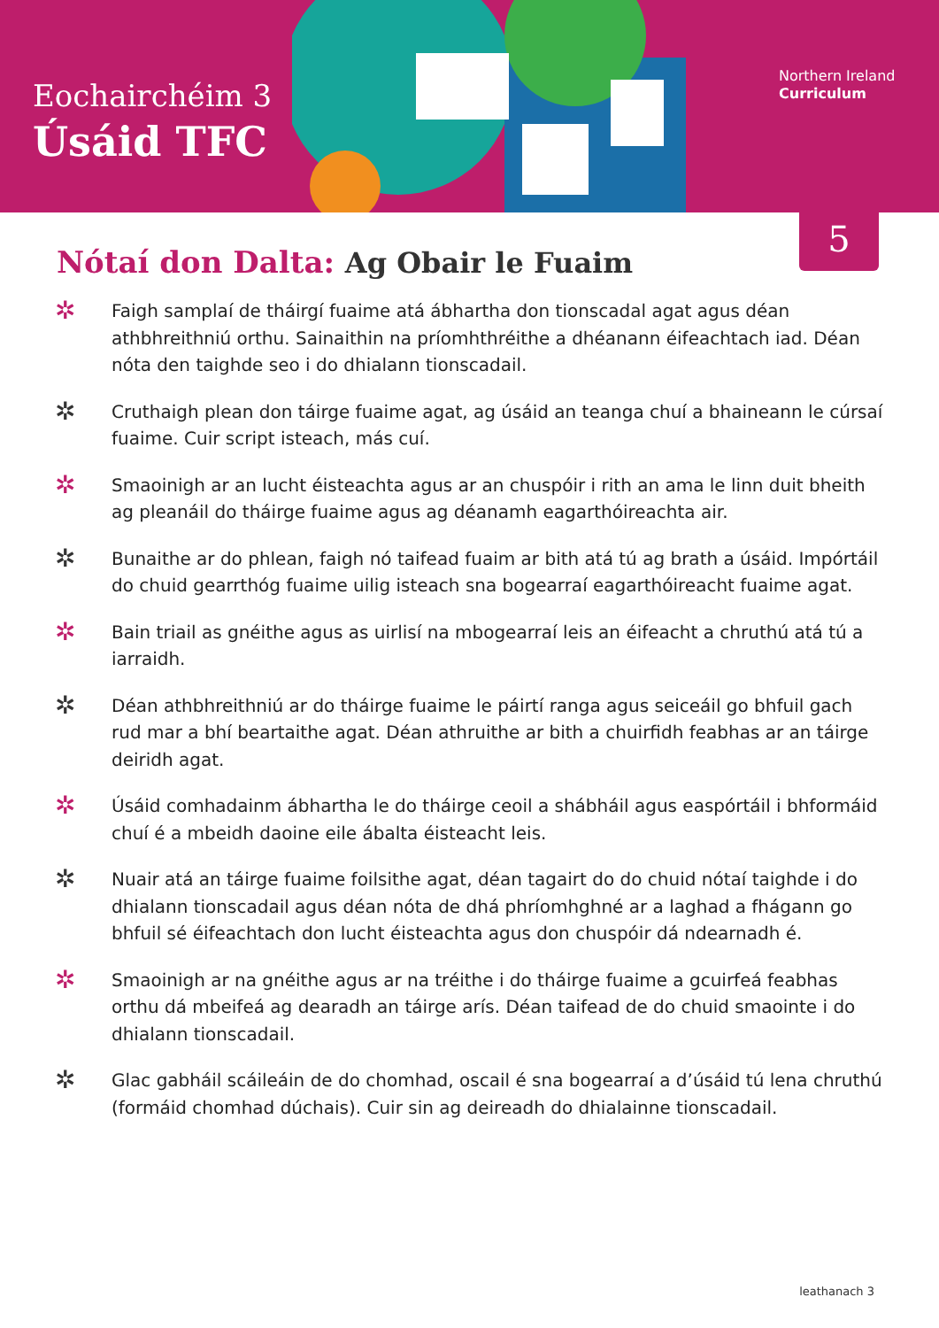Eochairchéim 3
Úsáid TFC
Northern Ireland
Curriculum
5
Nótaí don Dalta: Ag Obair le Fuaim
✲
Faigh samplaí de tháirgí fuaime atá ábhartha don tionscadal agat agus déan athbhreithniú orthu. Sainaithin na príomhthréithe a dhéanann éifeachtach iad. Déan nóta den taighde seo i do dhialann tionscadail.
✲
Cruthaigh plean don táirge fuaime agat, ag úsáid an teanga chuí a bhaineann le cúrsaí fuaime. Cuir script isteach, más cuí.
✲
Smaoinigh ar an lucht éisteachta agus ar an chuspóir i rith an ama le linn duit bheith ag pleanáil do tháirge fuaime agus ag déanamh eagarthóireachta air.
✲
Bunaithe ar do phlean, faigh nó taifead fuaim ar bith atá tú ag brath a úsáid. Impórtáil do chuid gearrthóg fuaime uilig isteach sna bogearraí eagarthóireacht fuaime agat.
✲
Bain triail as gnéithe agus as uirlisí na mbogearraí leis an éifeacht a chruthú atá tú a iarraidh.
✲
Déan athbhreithniú ar do tháirge fuaime le páirtí ranga agus seiceáil go bhfuil gach rud mar a bhí beartaithe agat. Déan athruithe ar bith a chuirfidh feabhas ar an táirge deiridh agat.
✲
Úsáid comhadainm ábhartha le do tháirge ceoil a shábháil agus easpórtáil i bhformáid chuí é a mbeidh daoine eile ábalta éisteacht leis.
✲
Nuair atá an táirge fuaime foilsithe agat, déan tagairt do do chuid nótaí taighde i do dhialann tionscadail agus déan nóta de dhá phríomhghné ar a laghad a fhágann go bhfuil sé éifeachtach don lucht éisteachta agus don chuspóir dá ndearnadh é.
✲
Smaoinigh ar na gnéithe agus ar na tréithe i do tháirge fuaime a gcuirfeá feabhas orthu dá mbeifeá ag dearadh an táirge arís. Déan taifead de do chuid smaointe i do dhialann tionscadail.
✲
Glac gabháil scáileáin de do chomhad, oscail é sna bogearraí a d’úsáid tú lena chruthú (formáid chomhad dúchais). Cuir sin ag deireadh do dhialainne tionscadail.
leathanach 3